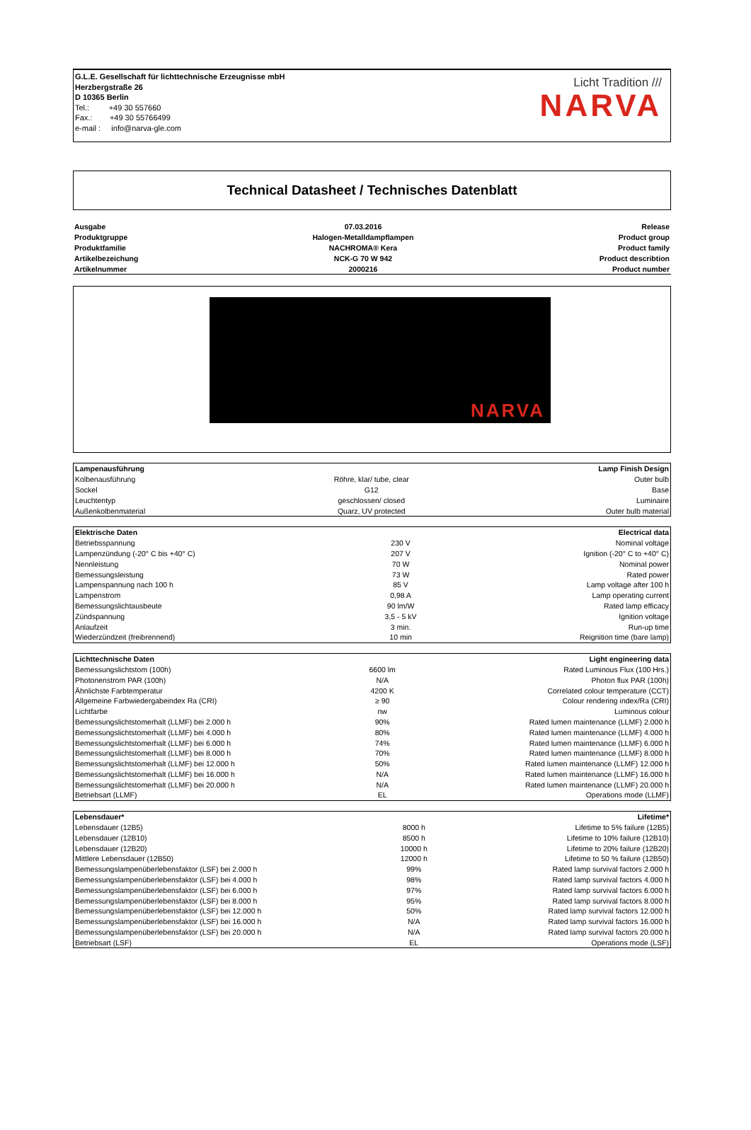G.L.E. Gesellschaft für lichttechnische Erzeugnisse mbH
Herzbergstraße 26
D 10365 Berlin
Tel.: +49 30 557660
Fax.: +49 30 55766499
e-mail : info@narva-gle.com
Licht Tradition ///
NARVA
Technical Datasheet / Technisches Datenblatt
| Ausgabe | 07.03.2016 | Release |
| Produktgruppe | Halogen-Metalldampflampen | Product group |
| Produktfamilie | NACHROMA® Kera | Product family |
| Artikelbezeichung | NCK-G 70 W 942 | Product describtion |
| Artikelnummer | 2000216 | Product number |
NARVA
| Lampenausführung | | Lamp Finish Design |
| Kolbenausführung | Röhre, klar/ tube, clear | Outer bulb |
| Sockel | G12 | Base |
| Leuchtentyp | geschlossen/ closed | Luminaire |
| Außenkolbenmaterial | Quarz, UV protected | Outer bulb material |
| Elektrische Daten | | Electrical data |
| Betriebsspannung | 230 V | Nominal voltage |
| Lampenzündung (-20° C bis +40° C) | 207 V | Ignition (-20° C to +40° C) |
| Nennleistung | 70 W | Nominal power |
| Bemessungsleistung | 73 W | Rated power |
| Lampenspannung nach 100 h | 85 V | Lamp voltage after 100 h |
| Lampenstrom | 0,98 A | Lamp operating current |
| Bemessungslichtausbeute | 90 lm/W | Rated lamp efficacy |
| Zündspannung | 3,5 - 5 kV | Ignition voltage |
| Anlaufzeit | 3 min. | Run-up time |
| Wiederzündzeit (freibrennend) | 10 min | Reignition time (bare lamp) |
| Lichttechnische Daten | | Light engineering data |
| Bemessungslichtstom (100h) | 6600 lm | Rated Luminous Flux (100 Hrs.) |
| Photonenstrom PAR (100h) | N/A | Photon flux PAR (100h) |
| Ähnlichste Farbtemperatur | 4200 K | Correlated colour temperature (CCT) |
| Allgemeine Farbwiedergabeindex Ra (CRI) | ≥ 90 | Colour rendering index/Ra (CRI) |
| Lichtfarbe | nw | Luminous colour |
| Bemessungslichtstomerhalt (LLMF) bei 2.000 h | 90% | Rated lumen maintenance (LLMF) 2.000 h |
| Bemessungslichtstomerhalt (LLMF) bei 4.000 h | 80% | Rated lumen maintenance (LLMF) 4.000 h |
| Bemessungslichtstomerhalt (LLMF) bei 6.000 h | 74% | Rated lumen maintenance (LLMF) 6.000 h |
| Bemessungslichtstomerhalt (LLMF) bei 8.000 h | 70% | Rated lumen maintenance (LLMF) 8.000 h |
| Bemessungslichtstomerhalt (LLMF) bei 12.000 h | 50% | Rated lumen maintenance (LLMF) 12.000 h |
| Bemessungslichtstomerhalt (LLMF) bei 16.000 h | N/A | Rated lumen maintenance (LLMF) 16.000 h |
| Bemessungslichtstomerhalt (LLMF) bei 20.000 h | N/A | Rated lumen maintenance (LLMF) 20.000 h |
| Betriebsart (LLMF) | EL | Operations mode (LLMF) |
| Lebensdauer* | | Lifetime* |
| Lebensdauer (12B5) | 8000 h | Lifetime to 5% failure (12B5) |
| Lebensdauer (12B10) | 8500 h | Lifetime to 10% failure (12B10) |
| Lebensdauer (12B20) | 10000 h | Lifetime to 20% failure (12B20) |
| Mittlere Lebensdauer (12B50) | 12000 h | Lifetime to 50 % failure (12B50) |
| Bemessungslampenüberlebensfaktor (LSF) bei 2.000 h | 99% | Rated lamp survival factors 2.000 h |
| Bemessungslampenüberlebensfaktor (LSF) bei 4.000 h | 98% | Rated lamp survival factors 4.000 h |
| Bemessungslampenüberlebensfaktor (LSF) bei 6.000 h | 97% | Rated lamp survival factors 6.000 h |
| Bemessungslampenüberlebensfaktor (LSF) bei 8.000 h | 95% | Rated lamp survival factors 8.000 h |
| Bemessungslampenüberlebensfaktor (LSF) bei 12.000 h | 50% | Rated lamp survival factors 12.000 h |
| Bemessungslampenüberlebensfaktor (LSF) bei 16.000 h | N/A | Rated lamp survival factors 16.000 h |
| Bemessungslampenüberlebensfaktor (LSF) bei 20.000 h | N/A | Rated lamp survival factors 20.000 h |
| Betriebsart (LSF) | EL | Operations mode (LSF) |